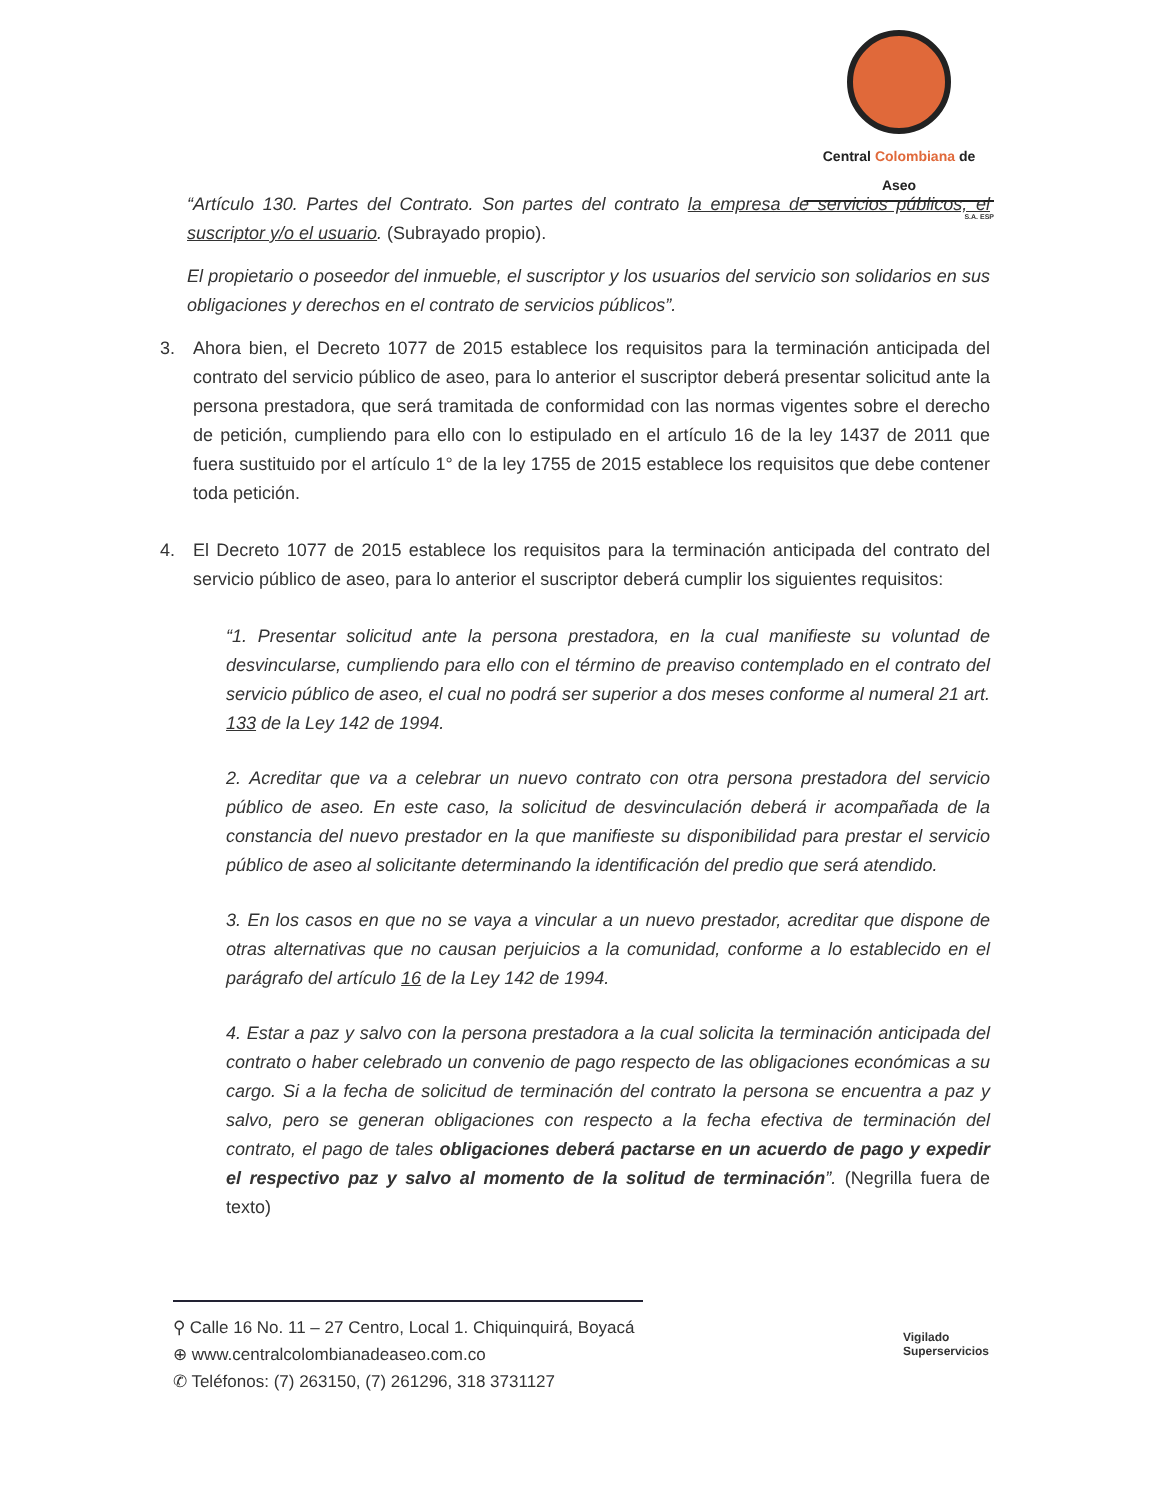Central Colombiana de Aseo
S.A. ESP
“Artículo 130. Partes del Contrato. Son partes del contrato la empresa de servicios públicos, el suscriptor y/o el usuario. (Subrayado propio).
El propietario o poseedor del inmueble, el suscriptor y los usuarios del servicio son solidarios en sus obligaciones y derechos en el contrato de servicios públicos”.
3. Ahora bien, el Decreto 1077 de 2015 establece los requisitos para la terminación anticipada del contrato del servicio público de aseo, para lo anterior el suscriptor deberá presentar solicitud ante la persona prestadora, que será tramitada de conformidad con las normas vigentes sobre el derecho de petición, cumpliendo para ello con lo estipulado en el artículo 16 de la ley 1437 de 2011 que fuera sustituido por el artículo 1° de la ley 1755 de 2015 establece los requisitos que debe contener toda petición.
4. El Decreto 1077 de 2015 establece los requisitos para la terminación anticipada del contrato del servicio público de aseo, para lo anterior el suscriptor deberá cumplir los siguientes requisitos:
“1. Presentar solicitud ante la persona prestadora, en la cual manifieste su voluntad de desvincularse, cumpliendo para ello con el término de preaviso contemplado en el contrato del servicio público de aseo, el cual no podrá ser superior a dos meses conforme al numeral 21 art. 133 de la Ley 142 de 1994.
2. Acreditar que va a celebrar un nuevo contrato con otra persona prestadora del servicio público de aseo. En este caso, la solicitud de desvinculación deberá ir acompañada de la constancia del nuevo prestador en la que manifieste su disponibilidad para prestar el servicio público de aseo al solicitante determinando la identificación del predio que será atendido.
3. En los casos en que no se vaya a vincular a un nuevo prestador, acreditar que dispone de otras alternativas que no causan perjuicios a la comunidad, conforme a lo establecido en el parágrafo del artículo 16 de la Ley 142 de 1994.
4. Estar a paz y salvo con la persona prestadora a la cual solicita la terminación anticipada del contrato o haber celebrado un convenio de pago respecto de las obligaciones económicas a su cargo. Si a la fecha de solicitud de terminación del contrato la persona se encuentra a paz y salvo, pero se generan obligaciones con respecto a la fecha efectiva de terminación del contrato, el pago de tales obligaciones deberá pactarse en un acuerdo de pago y expedir el respectivo paz y salvo al momento de la solitud de terminación”. (Negrilla fuera de texto)
⚲ Calle 16 No. 11 – 27 Centro, Local 1. Chiquinquirá, Boyacá
⊕ www.centralcolombianadeaseo.com.co
✆ Teléfonos: (7) 263150, (7) 261296, 318 3731127
Vigilado
Superservicios